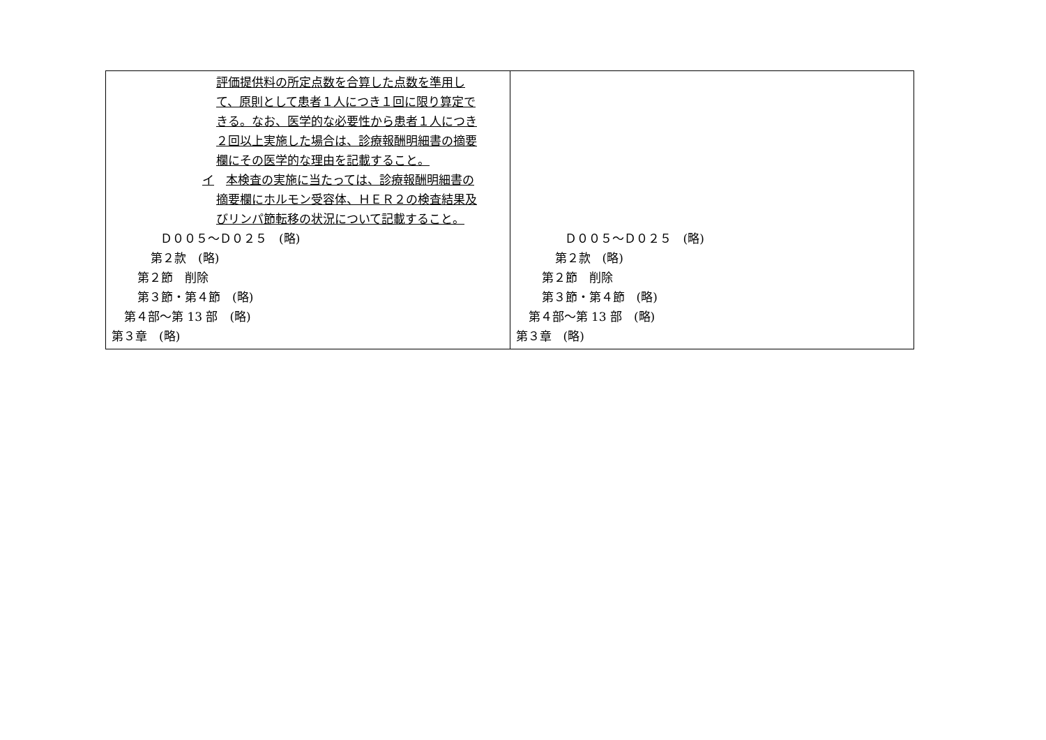| 評価提供料の所定点数を合算した点数を準用し て、原則として患者１人につき１回に限り算定で きる。なお、医学的な必要性から患者１人につき ２回以上実施した場合は、診療報酬明細書の摘要 欄にその医学的な理由を記載すること。 イ 本検査の実施に当たっては、診療報酬明細書の 摘要欄にホルモン受容体、ＨＥＲ２の検査結果及 びリンパ節転移の状況について記載すること。 Ｄ００５～Ｄ０２５ (略) 第２款 (略) 第２節 削除 第３節・第４節 (略) 第４部～第 13 部 (略) 第３章 (略) | Ｄ００５～Ｄ０２５ (略) 第２款 (略) 第２節 削除 第３節・第４節 (略) 第４部～第 13 部 (略) 第３章 (略) |